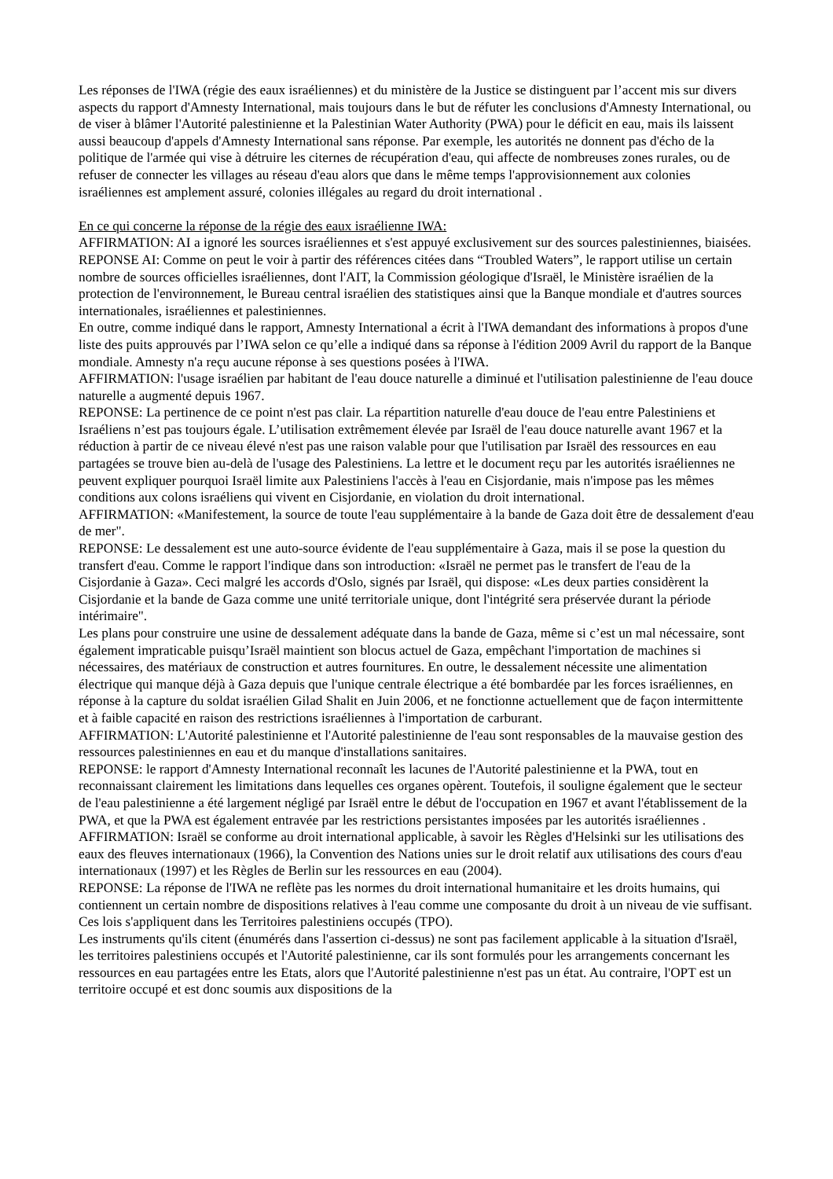Les réponses de l'IWA (régie des eaux israéliennes) et du ministère de la Justice se distinguent par l’accent mis sur divers aspects du rapport d'Amnesty International, mais toujours dans le but de réfuter les conclusions d'Amnesty International, ou de viser à blâmer l'Autorité palestinienne et la Palestinian Water Authority (PWA) pour le déficit en eau, mais ils laissent aussi beaucoup d'appels d'Amnesty International sans réponse. Par exemple, les autorités ne donnent pas d'écho de la politique de l'armée qui vise à détruire les citernes de récupération d'eau, qui affecte de nombreuses zones rurales, ou de refuser de connecter les villages au réseau d'eau alors que dans le même temps l'approvisionnement aux colonies israéliennes est amplement assuré, colonies illégales au regard du droit international .
En ce qui concerne la réponse de la régie des eaux israélienne IWA:
AFFIRMATION: AI a ignoré les sources israéliennes et s'est appuyé exclusivement sur des sources palestiniennes, biaisées.
REPONSE AI: Comme on peut le voir à partir des références citées dans “Troubled Waters”, le rapport utilise un certain nombre de sources officielles israéliennes, dont l'AIT, la Commission géologique d'Israël, le Ministère israélien de la protection de l'environnement, le Bureau central israélien des statistiques ainsi que la Banque mondiale et d'autres sources internationales, israéliennes et palestiniennes.
En outre, comme indiqué dans le rapport, Amnesty International a écrit à l'IWA demandant des informations à propos d'une liste des puits approuvés par l’IWA selon ce qu’elle a indiqué dans sa réponse à l'édition 2009 Avril du rapport de la Banque mondiale. Amnesty n'a reçu aucune réponse à ses questions posées à l'IWA.
AFFIRMATION: l'usage israélien par habitant de l'eau douce naturelle a diminué et l'utilisation palestinienne de l'eau douce naturelle a augmenté depuis 1967.
REPONSE: La pertinence de ce point n'est pas clair. La répartition naturelle d'eau douce de l'eau entre Palestiniens et Israéliens n’est pas toujours égale. L’utilisation extrêmement élevée par Israël de l'eau douce naturelle avant 1967 et la réduction à partir de ce niveau élevé n'est pas une raison valable pour que l'utilisation par Israël des ressources en eau partagées se trouve bien au-delà de l'usage des Palestiniens. La lettre et le document reçu par les autorités israéliennes ne peuvent expliquer pourquoi Israël limite aux Palestiniens l'accès à l'eau en Cisjordanie, mais n'impose pas les mêmes conditions aux colons israéliens qui vivent en Cisjordanie, en violation du droit international.
AFFIRMATION: «Manifestement, la source de toute l'eau supplémentaire à la bande de Gaza doit être de dessalement d'eau de mer".
REPONSE: Le dessalement est une auto-source évidente de l'eau supplémentaire à Gaza, mais il se pose la question du transfert d'eau. Comme le rapport l'indique dans son introduction: «Israël ne permet pas le transfert de l'eau de la Cisjordanie à Gaza». Ceci malgré les accords d'Oslo, signés par Israël, qui dispose: «Les deux parties considèrent la Cisjordanie et la bande de Gaza comme une unité territoriale unique, dont l'intégrité sera préservée durant la période intérimaire".
Les plans pour construire une usine de dessalement adéquate dans la bande de Gaza, même si c’est un mal nécessaire, sont également impraticable puisqu’Israël maintient son blocus actuel de Gaza, empêchant l'importation de machines si nécessaires, des matériaux de construction et autres fournitures. En outre, le dessalement nécessite une alimentation électrique qui manque déjà à Gaza depuis que l'unique centrale électrique a été bombardée par les forces israéliennes, en réponse à la capture du soldat israélien Gilad Shalit en Juin 2006, et ne fonctionne actuellement que de façon intermittente et à faible capacité en raison des restrictions israéliennes à l'importation de carburant.
AFFIRMATION: L'Autorité palestinienne et l'Autorité palestinienne de l'eau sont responsables de la mauvaise gestion des ressources palestiniennes en eau et du manque d'installations sanitaires.
REPONSE: le rapport d'Amnesty International reconnaît les lacunes de l'Autorité palestinienne et la PWA, tout en reconnaissant clairement les limitations dans lequelles ces organes opèrent. Toutefois, il souligne également que le secteur de l'eau palestinienne a été largement négligé par Israël entre le début de l'occupation en 1967 et avant l'établissement de la PWA, et que la PWA est également entravée par les restrictions persistantes imposées par les autorités israéliennes .
AFFIRMATION: Israël se conforme au droit international applicable, à savoir les Règles d'Helsinki sur les utilisations des eaux des fleuves internationaux (1966), la Convention des Nations unies sur le droit relatif aux utilisations des cours d'eau internationaux (1997) et les Règles de Berlin sur les ressources en eau (2004).
REPONSE: La réponse de l'IWA ne reflète pas les normes du droit international humanitaire et les droits humains, qui contiennent un certain nombre de dispositions relatives à l'eau comme une composante du droit à un niveau de vie suffisant. Ces lois s'appliquent dans les Territoires palestiniens occupés (TPO).
Les instruments qu'ils citent (énumérés dans l'assertion ci-dessus) ne sont pas facilement applicable à la situation d'Israël, les territoires palestiniens occupés et l'Autorité palestinienne, car ils sont formulés pour les arrangements concernant les ressources en eau partagées entre les Etats, alors que l'Autorité palestinienne n'est pas un état. Au contraire, l'OPT est un territoire occupé et est donc soumis aux dispositions de la